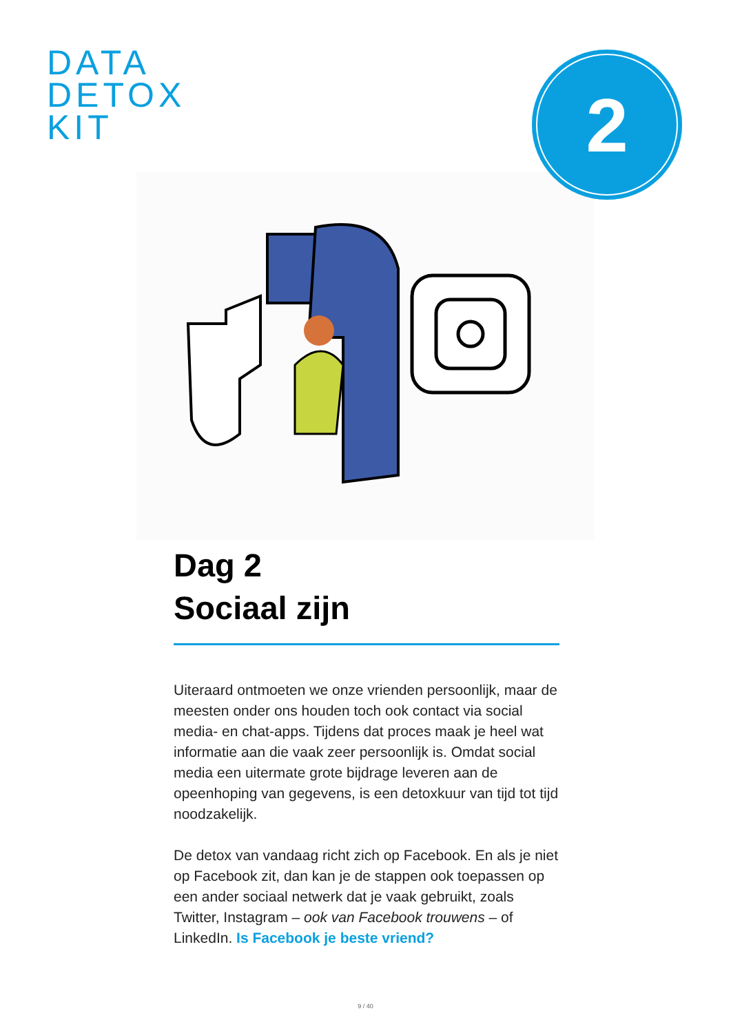DATA
DETOX
KIT
2
Dag 2
Sociaal zijn
Uiteraard ontmoeten we onze vrienden persoonlijk, maar de meesten onder ons houden toch ook contact via social media- en chat-apps. Tijdens dat proces maak je heel wat informatie aan die vaak zeer persoonlijk is. Omdat social media een uitermate grote bijdrage leveren aan de opeenhoping van gegevens, is een detoxkuur van tijd tot tijd noodzakelijk.
De detox van vandaag richt zich op Facebook. En als je niet op Facebook zit, dan kan je de stappen ook toepassen op een ander sociaal netwerk dat je vaak gebruikt, zoals Twitter, Instagram – ook van Facebook trouwens – of LinkedIn. Is Facebook je beste vriend?
9 / 40